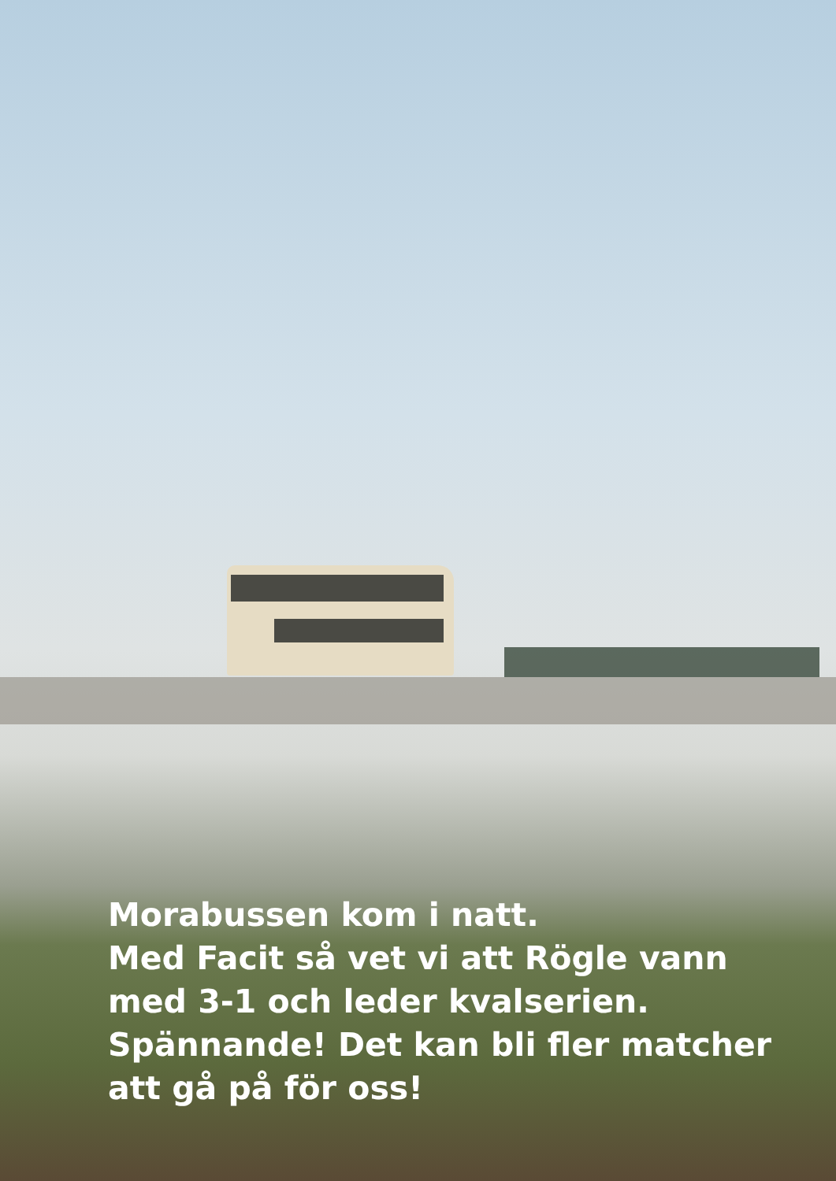Morabussen kom i natt.
Med Facit så vet vi att Rögle vann med 3-1 och leder kvalserien.
Spännande! Det kan bli fler matcher att gå på för oss!